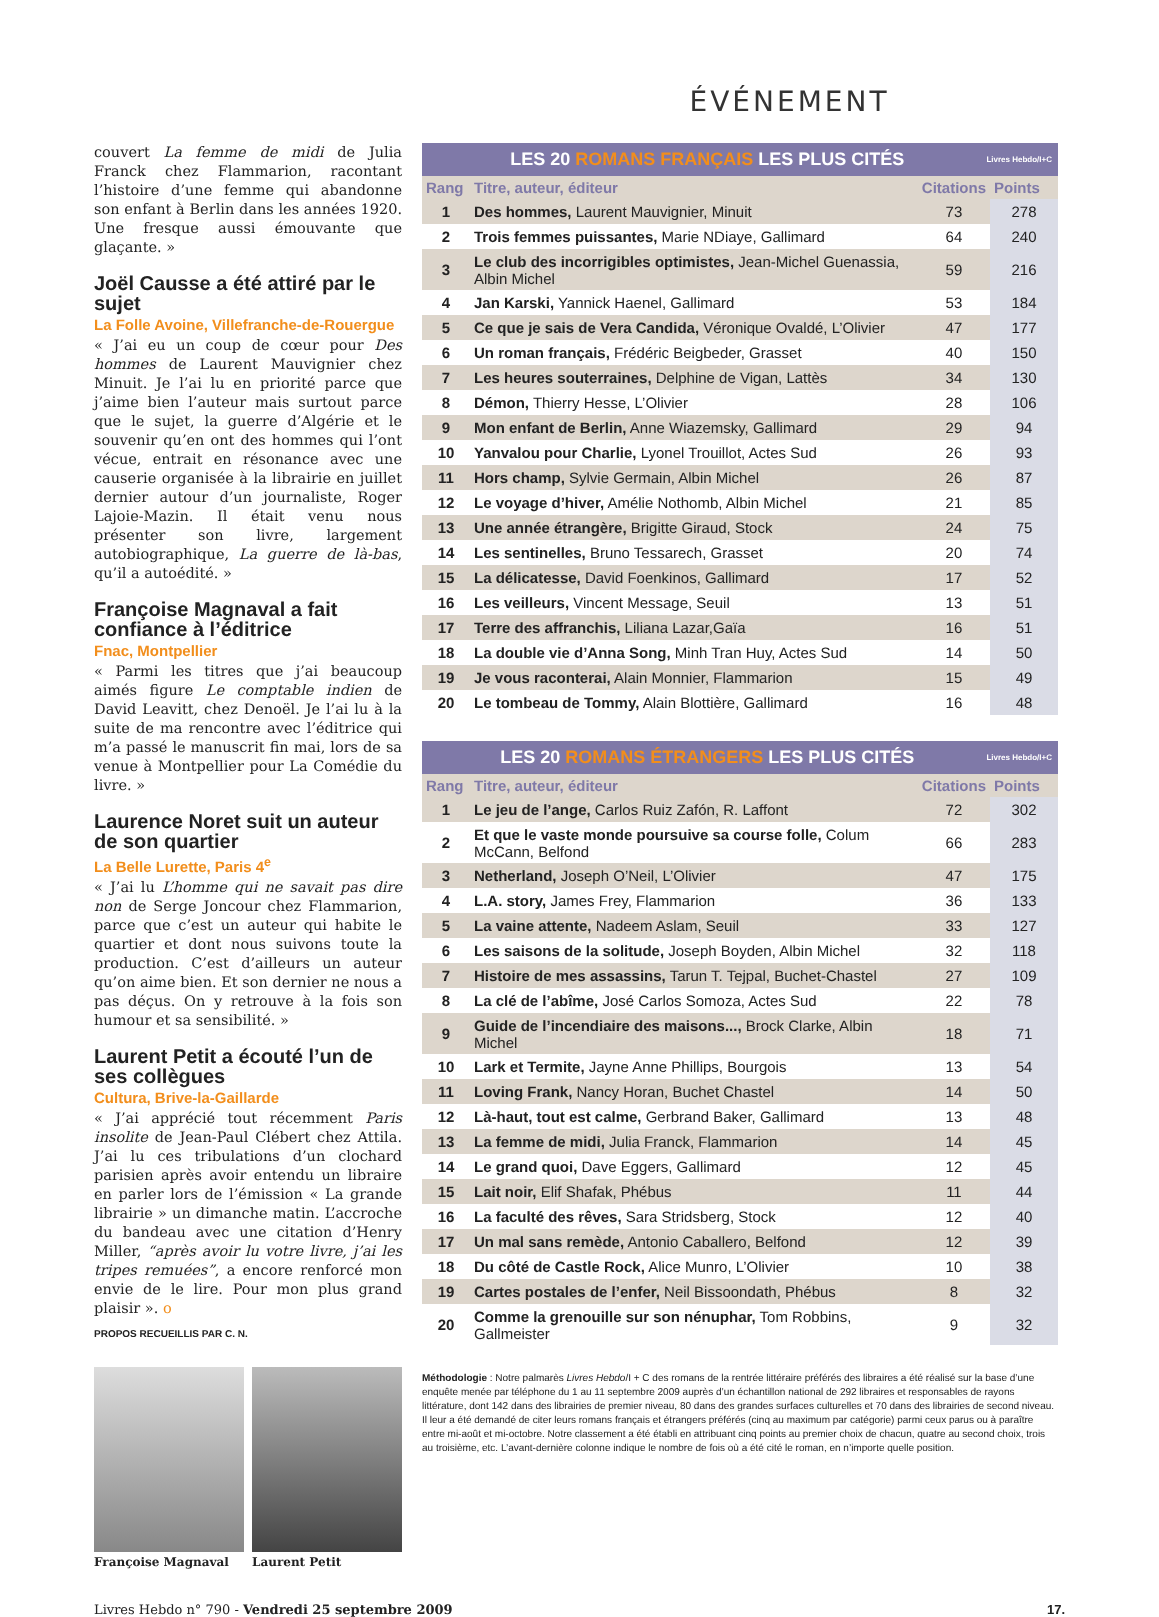ÉVÉNEMENT
couvert La femme de midi de Julia Franck chez Flammarion, racontant l’histoire d’une femme qui abandonne son enfant à Berlin dans les années 1920. Une fresque aussi émouvante que glaçante. »
Joël Causse a été attiré par le sujet
La Folle Avoine, Villefranche-de-Rouergue
« J’ai eu un coup de cœur pour Des hommes de Laurent Mauvignier chez Minuit. Je l’ai lu en priorité parce que j’aime bien l’auteur mais surtout parce que le sujet, la guerre d’Algérie et le souvenir qu’en ont des hommes qui l’ont vécue, entrait en résonance avec une causerie organisée à la librairie en juillet dernier autour d’un journaliste, Roger Lajoie-Mazin. Il était venu nous présenter son livre, largement autobiographique, La guerre de là-bas, qu’il a autoédité. »
Françoise Magnaval a fait confiance à l’éditrice
Fnac, Montpellier
« Parmi les titres que j’ai beaucoup aimés figure Le comptable indien de David Leavitt, chez Denoël. Je l’ai lu à la suite de ma rencontre avec l’éditrice qui m’a passé le manuscrit fin mai, lors de sa venue à Montpellier pour La Comédie du livre. »
Laurence Noret suit un auteur de son quartier
La Belle Lurette, Paris 4<sup>e</sup>
« J’ai lu L’homme qui ne savait pas dire non de Serge Joncour chez Flammarion, parce que c’est un auteur qui habite le quartier et dont nous suivons toute la production. C’est d’ailleurs un auteur qu’on aime bien. Et son dernier ne nous a pas déçus. On y retrouve à la fois son humour et sa sensibilité. »
Laurent Petit a écouté l’un de ses collègues
Cultura, Brive-la-Gaillarde
« J’ai apprécié tout récemment Paris insolite de Jean-Paul Clébert chez Attila. J’ai lu ces tribulations d’un clochard parisien après avoir entendu un libraire en parler lors de l’émission « La grande librairie » un dimanche matin. L’accroche du bandeau avec une citation d’Henry Miller, “après avoir lu votre livre, j’ai les tripes remuées”, a encore renforcé mon envie de le lire. Pour mon plus grand plaisir ». o
PROPOS RECUEILLIS PAR C. N.
Françoise Magnaval
Laurent Petit
LES 20 ROMANS FRANÇAIS LES PLUS CITÉS Livres Hebdo/I+C
| Rang | Titre, auteur, éditeur | Citations | Points |
| --- | --- | --- | --- |
| 1 | Des hommes, Laurent Mauvignier, Minuit | 73 | 278 |
| 2 | Trois femmes puissantes, Marie NDiaye, Gallimard | 64 | 240 |
| 3 | Le club des incorrigibles optimistes, Jean-Michel Guenassia, Albin Michel | 59 | 216 |
| 4 | Jan Karski, Yannick Haenel, Gallimard | 53 | 184 |
| 5 | Ce que je sais de Vera Candida, Véronique Ovaldé, L’Olivier | 47 | 177 |
| 6 | Un roman français, Frédéric Beigbeder, Grasset | 40 | 150 |
| 7 | Les heures souterraines, Delphine de Vigan, Lattès | 34 | 130 |
| 8 | Démon, Thierry Hesse, L’Olivier | 28 | 106 |
| 9 | Mon enfant de Berlin, Anne Wiazemsky, Gallimard | 29 | 94 |
| 10 | Yanvalou pour Charlie, Lyonel Trouillot, Actes Sud | 26 | 93 |
| 11 | Hors champ, Sylvie Germain, Albin Michel | 26 | 87 |
| 12 | Le voyage d’hiver, Amélie Nothomb, Albin Michel | 21 | 85 |
| 13 | Une année étrangère, Brigitte Giraud, Stock | 24 | 75 |
| 14 | Les sentinelles, Bruno Tessarech, Grasset | 20 | 74 |
| 15 | La délicatesse, David Foenkinos, Gallimard | 17 | 52 |
| 16 | Les veilleurs, Vincent Message, Seuil | 13 | 51 |
| 17 | Terre des affranchis, Liliana Lazar,Gaïa | 16 | 51 |
| 18 | La double vie d’Anna Song, Minh Tran Huy, Actes Sud | 14 | 50 |
| 19 | Je vous raconterai, Alain Monnier, Flammarion | 15 | 49 |
| 20 | Le tombeau de Tommy, Alain Blottière, Gallimard | 16 | 48 |
LES 20 ROMANS ÉTRANGERS LES PLUS CITÉS Livres Hebdo/I+C
| Rang | Titre, auteur, éditeur | Citations | Points |
| --- | --- | --- | --- |
| 1 | Le jeu de l’ange, Carlos Ruiz Zafón, R. Laffont | 72 | 302 |
| 2 | Et que le vaste monde poursuive sa course folle, Colum McCann, Belfond | 66 | 283 |
| 3 | Netherland, Joseph O’Neil, L’Olivier | 47 | 175 |
| 4 | L.A. story, James Frey, Flammarion | 36 | 133 |
| 5 | La vaine attente, Nadeem Aslam, Seuil | 33 | 127 |
| 6 | Les saisons de la solitude, Joseph Boyden, Albin Michel | 32 | 118 |
| 7 | Histoire de mes assassins, Tarun T. Tejpal, Buchet-Chastel | 27 | 109 |
| 8 | La clé de l’abîme, José Carlos Somoza, Actes Sud | 22 | 78 |
| 9 | Guide de l’incendiaire des maisons..., Brock Clarke, Albin Michel | 18 | 71 |
| 10 | Lark et Termite, Jayne Anne Phillips, Bourgois | 13 | 54 |
| 11 | Loving Frank, Nancy Horan, Buchet Chastel | 14 | 50 |
| 12 | Là-haut, tout est calme, Gerbrand Baker, Gallimard | 13 | 48 |
| 13 | La femme de midi, Julia Franck, Flammarion | 14 | 45 |
| 14 | Le grand quoi, Dave Eggers, Gallimard | 12 | 45 |
| 15 | Lait noir, Elif Shafak, Phébus | 11 | 44 |
| 16 | La faculté des rêves, Sara Stridsberg, Stock | 12 | 40 |
| 17 | Un mal sans remède, Antonio Caballero, Belfond | 12 | 39 |
| 18 | Du côté de Castle Rock, Alice Munro, L’Olivier | 10 | 38 |
| 19 | Cartes postales de l’enfer, Neil Bissoondath, Phébus | 8 | 32 |
| 20 | Comme la grenouille sur son nénuphar, Tom Robbins, Gallmeister | 9 | 32 |
Méthodologie : Notre palmarès Livres Hebdo/I + C des romans de la rentrée littéraire préférés des libraires a été réalisé sur la base d’une enquête menée par téléphone du 1 au 11 septembre 2009 auprès d’un échantillon national de 292 libraires et responsables de rayons littérature, dont 142 dans des librairies de premier niveau, 80 dans des grandes surfaces culturelles et 70 dans des librairies de second niveau. Il leur a été demandé de citer leurs romans français et étrangers préférés (cinq au maximum par catégorie) parmi ceux parus ou à paraître entre mi-août et mi-octobre. Notre classement a été établi en attribuant cinq points au premier choix de chacun, quatre au second choix, trois au troisième, etc. L’avant-dernière colonne indique le nombre de fois où a été cité le roman, en n’importe quelle position.
Livres Hebdo n° 790 - Vendredi 25 septembre 2009 17.